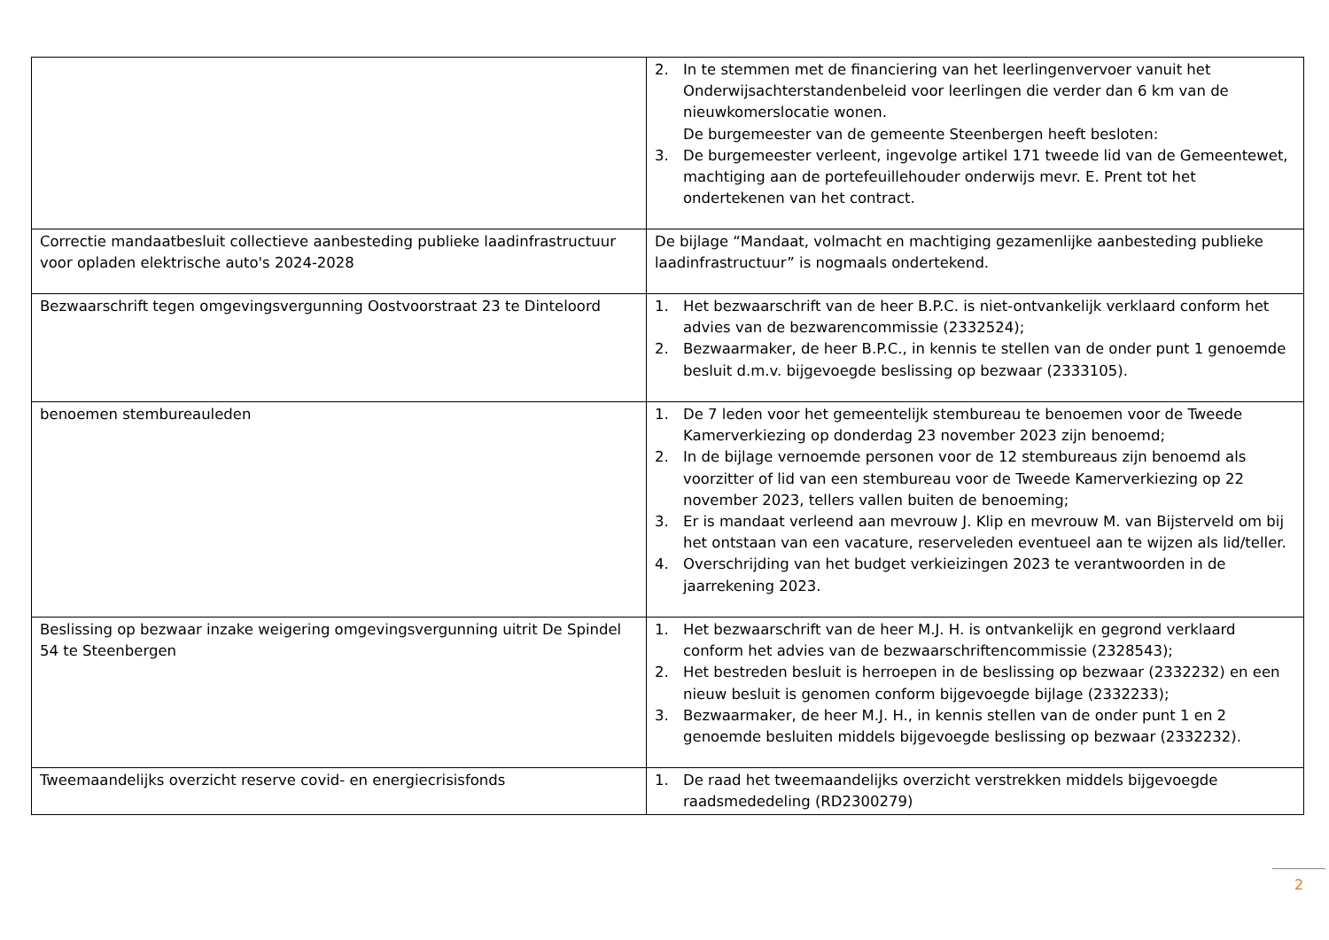| | 2. In te stemmen met de financiering van het leerlingenvervoer vanuit het Onderwijsachterstandenbeleid voor leerlingen die verder dan 6 km van de nieuwkomerslocatie wonen. De burgemeester van de gemeente Steenbergen heeft besloten: 3. De burgemeester verleent, ingevolge artikel 171 tweede lid van de Gemeentewet, machtiging aan de portefeuillehouder onderwijs mevr. E. Prent tot het ondertekenen van het contract. |
| Correctie mandaatbesluit collectieve aanbesteding publieke laadinfrastructuur voor opladen elektrische auto's 2024-2028 | De bijlage “Mandaat, volmacht en machtiging gezamenlijke aanbesteding publieke laadinfrastructuur” is nogmaals ondertekend. |
| Bezwaarschrift tegen omgevingsvergunning Oostvoorstraat 23 te Dinteloord | 1. Het bezwaarschrift van de heer B.P.C. is niet-ontvankelijk verklaard conform het advies van de bezwarencommissie (2332524); 2. Bezwaarmaker, de heer B.P.C., in kennis te stellen van de onder punt 1 genoemde besluit d.m.v. bijgevoegde beslissing op bezwaar (2333105). |
| benoemen stembureauleden | 1. De 7 leden voor het gemeentelijk stembureau te benoemen voor de Tweede Kamerverkiezing op donderdag 23 november 2023 zijn benoemd; 2. In de bijlage vernoemde personen voor de 12 stembureaus zijn benoemd als voorzitter of lid van een stembureau voor de Tweede Kamerverkiezing op 22 november 2023, tellers vallen buiten de benoeming; 3. Er is mandaat verleend aan mevrouw J. Klip en mevrouw M. van Bijsterveld om bij het ontstaan van een vacature, reserveleden eventueel aan te wijzen als lid/teller. 4. Overschrijding van het budget verkieizingen 2023 te verantwoorden in de jaarrekening 2023. |
| Beslissing op bezwaar inzake weigering omgevingsvergunning uitrit De Spindel 54 te Steenbergen | 1. Het bezwaarschrift van de heer M.J. H. is ontvankelijk en gegrond verklaard conform het advies van de bezwaarschriftencommissie (2328543); 2. Het bestreden besluit is herroepen in de beslissing op bezwaar (2332232) en een nieuw besluit is genomen conform bijgevoegde bijlage (2332233); 3. Bezwaarmaker, de heer M.J. H., in kennis stellen van de onder punt 1 en 2 genoemde besluiten middels bijgevoegde beslissing op bezwaar (2332232). |
| Tweemaandelijks overzicht reserve covid- en energiecrisisfonds | 1. De raad het tweemaandelijks overzicht verstrekken middels bijgevoegde raadsmededeling (RD2300279) |
2